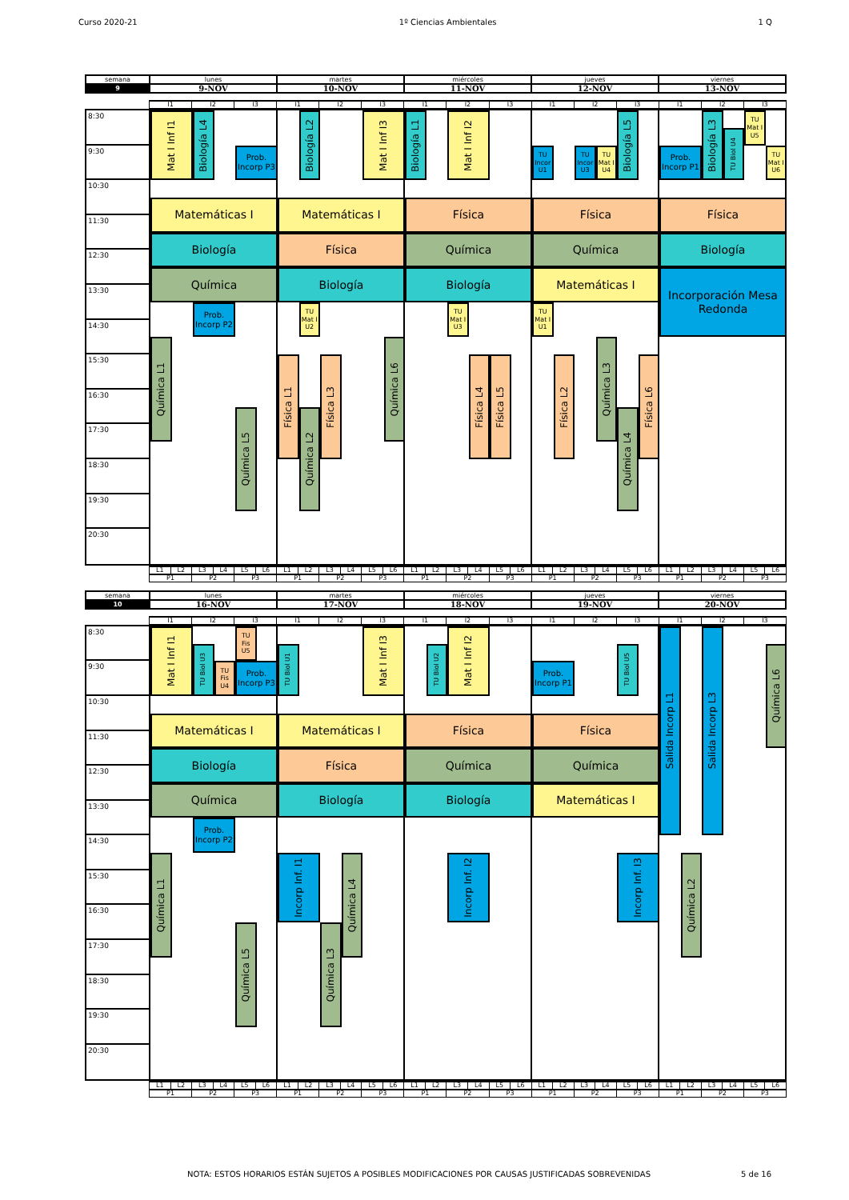Curso 2020-21 1º Ciencias Ambientales 1 Q
| semana | lunes | martes | miércoles | jueves | viernes |
| 9 | 9-NOV | 10-NOV | 11-NOV | 12-NOV | 13-NOV |
| I1 | I2 | I3 | I1 | I2 | I3 | I1 | I2 | I3 | I1 | I2 | I3 | I1 | I2 | I3 |
8:30
Mat I Inf I1
Biología L4
Biología L2
Mat I Inf I3
Biología L1
Mat I Inf I2
Biología L5
Biología L3
TU Mat I U5
TU Biol U4
9:30
Prob. Incorp P3
TU Incor U1
TU Incor U3
TU Mat I U4
Prob. Incorp P1
TU Mat I U6
10:30
Matemáticas I
Matemáticas I
Física
Física
Física
11:30
Biología
Física
Química
Química
Biología
12:30
Química
Biología
Biología
Matemáticas I
Incorporación Mesa Redonda
13:30
Prob. Incorp P2
TU Mat I U2
TU Mat I U3
TU Mat I U1
14:30
Química L1
Química L6
Química L3
Física L1
Física L3
Física L4
Física L5
Física L2
Física L6
15:30
16:30
Química L5
Química L2
Química L4
17:30
18:30
19:30
20:30
| L1 | L2 | L3 | L4 | L5 | L6 | L1 | L2 | L3 | L4 | L5 | L6 | L1 | L2 | L3 | L4 | L5 | L6 | L1 | L2 | L3 | L4 | L5 | L6 | L1 | L2 | L3 | L4 | L5 | L6 |
| P1 | | P2 | | P3 | | P1 | | P2 | | P3 | | P1 | | P2 | | P3 | | P1 | | P2 | | P3 | | P1 | | P2 | | P3 | |
| semana | lunes | martes | miércoles | jueves | viernes |
| 10 | 16-NOV | 17-NOV | 18-NOV | 19-NOV | 20-NOV |
| I1 | I2 | I3 | I1 | I2 | I3 | I1 | I2 | I3 | I1 | I2 | I3 | I1 | I2 | I3 |
8:30
Mat I Inf I1
TU Fis U5
Mat I Inf I3
Mat I Inf I2
Salida Incorp L1
Salida Incorp L3
TU Biol U3
TU Biol U1
TU Biol U2
TU Biol U5
Química L6
9:30
TU Fis U4
Prob. Incorp P3
Prob. Incorp P1
10:30
Matemáticas I
Matemáticas I
Física
Física
11:30
Biología
Física
Química
Química
12:30
Química
Biología
Biología
Matemáticas I
13:30
Prob. Incorp P2
14:30
Química L1
Incorp Inf. I1
Química L4
Incorp Inf. I2
Incorp Inf. I3
Química L2
15:30
16:30
Química L5
Química L3
17:30
18:30
19:30
20:30
| L1 | L2 | L3 | L4 | L5 | L6 | L1 | L2 | L3 | L4 | L5 | L6 | L1 | L2 | L3 | L4 | L5 | L6 | L1 | L2 | L3 | L4 | L5 | L6 | L1 | L2 | L3 | L4 | L5 | L6 |
| P1 | | P2 | | P3 | | P1 | | P2 | | P3 | | P1 | | P2 | | P3 | | P1 | | P2 | | P3 | | P1 | | P2 | | P3 | |
NOTA: ESTOS HORARIOS ESTÁN SUJETOS A POSIBLES MODIFICACIONES POR CAUSAS JUSTIFICADAS SOBREVENIDAS 5 de 16